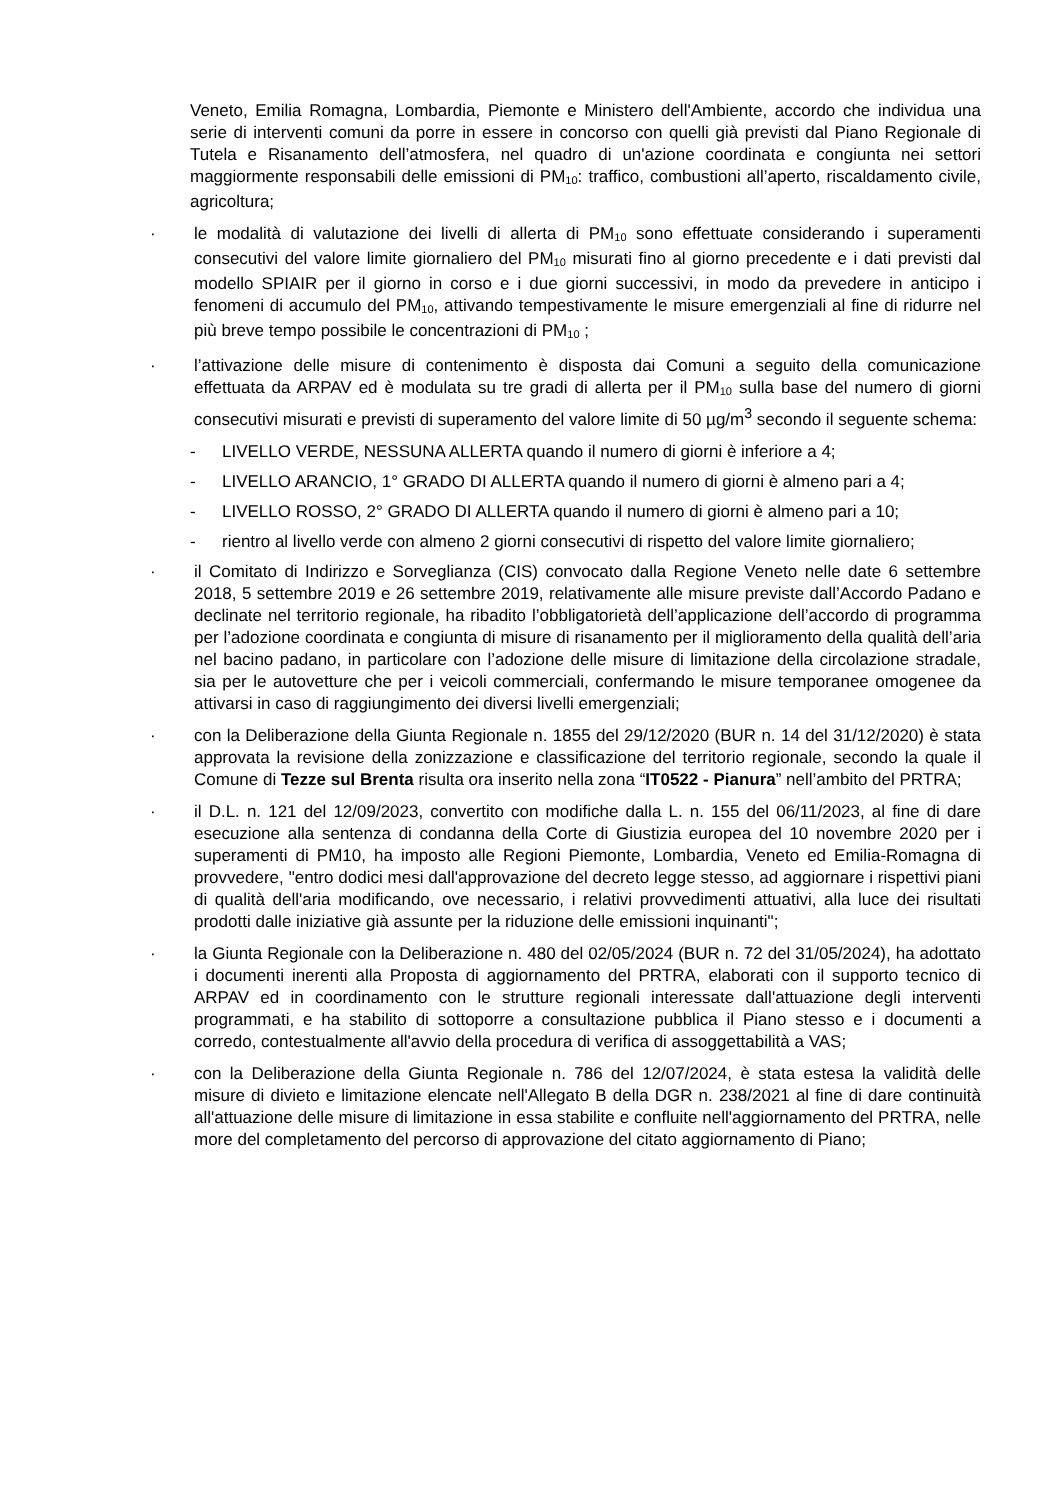Veneto, Emilia Romagna, Lombardia, Piemonte e Ministero dell'Ambiente, accordo che individua una serie di interventi comuni da porre in essere in concorso con quelli già previsti dal Piano Regionale di Tutela e Risanamento dell’atmosfera, nel quadro di un'azione coordinata e congiunta nei settori maggiormente responsabili delle emissioni di PM<sub>10</sub>: traffico, combustioni all’aperto, riscaldamento civile, agricoltura;
· le modalità di valutazione dei livelli di allerta di PM<sub>10</sub> sono effettuate considerando i superamenti consecutivi del valore limite giornaliero del PM<sub>10</sub> misurati fino al giorno precedente e i dati previsti dal modello SPIAIR per il giorno in corso e i due giorni successivi, in modo da prevedere in anticipo i fenomeni di accumulo del PM<sub>10</sub>, attivando tempestivamente le misure emergenziali al fine di ridurre nel più breve tempo possibile le concentrazioni di PM<sub>10</sub> ;
· l’attivazione delle misure di contenimento è disposta dai Comuni a seguito della comunicazione effettuata da ARPAV ed è modulata su tre gradi di allerta per il PM<sub>10</sub> sulla base del numero di giorni consecutivi misurati e previsti di superamento del valore limite di 50 µg/m<sup>3</sup> secondo il seguente schema:
- LIVELLO VERDE, NESSUNA ALLERTA quando il numero di giorni è inferiore a 4;
- LIVELLO ARANCIO, 1° GRADO DI ALLERTA quando il numero di giorni è almeno pari a 4;
- LIVELLO ROSSO, 2° GRADO DI ALLERTA quando il numero di giorni è almeno pari a 10;
- rientro al livello verde con almeno 2 giorni consecutivi di rispetto del valore limite giornaliero;
· il Comitato di Indirizzo e Sorveglianza (CIS) convocato dalla Regione Veneto nelle date 6 settembre 2018, 5 settembre 2019 e 26 settembre 2019, relativamente alle misure previste dall’Accordo Padano e declinate nel territorio regionale, ha ribadito l’obbligatorietà dell’applicazione dell’accordo di programma per l’adozione coordinata e congiunta di misure di risanamento per il miglioramento della qualità dell’aria nel bacino padano, in particolare con l’adozione delle misure di limitazione della circolazione stradale, sia per le autovetture che per i veicoli commerciali, confermando le misure temporanee omogenee da attivarsi in caso di raggiungimento dei diversi livelli emergenziali;
· con la Deliberazione della Giunta Regionale n. 1855 del 29/12/2020 (BUR n. 14 del 31/12/2020) è stata approvata la revisione della zonizzazione e classificazione del territorio regionale, secondo la quale il Comune di Tezze sul Brenta risulta ora inserito nella zona “IT0522 - Pianura” nell’ambito del PRTRA;
· il D.L. n. 121 del 12/09/2023, convertito con modifiche dalla L. n. 155 del 06/11/2023, al fine di dare esecuzione alla sentenza di condanna della Corte di Giustizia europea del 10 novembre 2020 per i superamenti di PM10, ha imposto alle Regioni Piemonte, Lombardia, Veneto ed Emilia-Romagna di provvedere, "entro dodici mesi dall'approvazione del decreto legge stesso, ad aggiornare i rispettivi piani di qualità dell'aria modificando, ove necessario, i relativi provvedimenti attuativi, alla luce dei risultati prodotti dalle iniziative già assunte per la riduzione delle emissioni inquinanti";
· la Giunta Regionale con la Deliberazione n. 480 del 02/05/2024 (BUR n. 72 del 31/05/2024), ha adottato i documenti inerenti alla Proposta di aggiornamento del PRTRA, elaborati con il supporto tecnico di ARPAV ed in coordinamento con le strutture regionali interessate dall'attuazione degli interventi programmati, e ha stabilito di sottoporre a consultazione pubblica il Piano stesso e i documenti a corredo, contestualmente all'avvio della procedura di verifica di assoggettabilità a VAS;
· con la Deliberazione della Giunta Regionale n. 786 del 12/07/2024, è stata estesa la validità delle misure di divieto e limitazione elencate nell'Allegato B della DGR n. 238/2021 al fine di dare continuità all'attuazione delle misure di limitazione in essa stabilite e confluite nell'aggiornamento del PRTRA, nelle more del completamento del percorso di approvazione del citato aggiornamento di Piano;